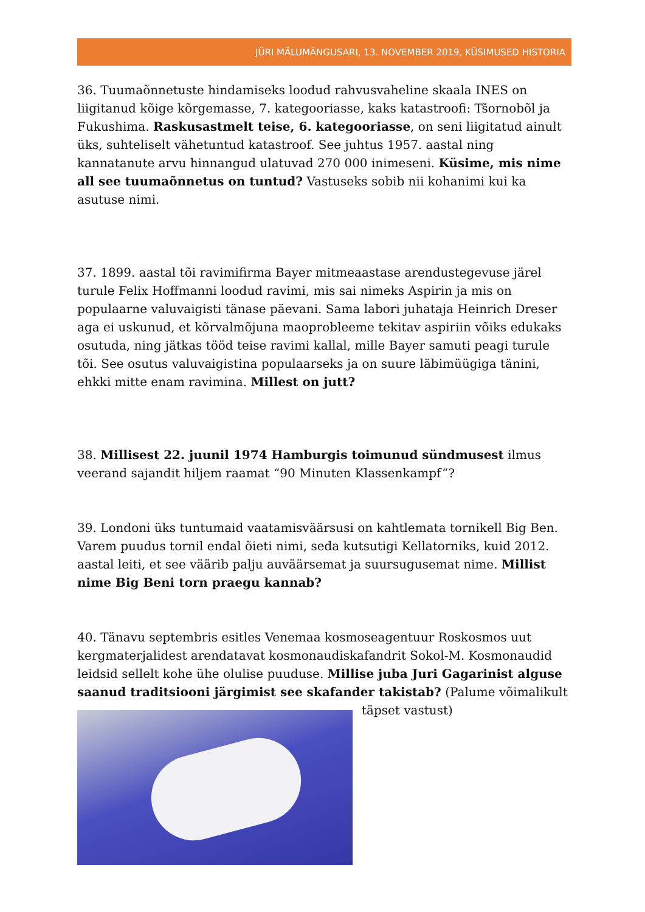JÜRI MÄLUMÄNGUSARI, 13. NOVEMBER 2019, KÜSIMUSED HISTORIA
36. Tuumaõnnetuste hindamiseks loodud rahvusvaheline skaala INES on liigitanud kõige kõrgemasse, 7. kategooriasse, kaks katastroofi: Tšornobõl ja Fukushima. Raskusastmelt teise, 6. kategooriasse, on seni liigitatud ainult üks, suhteliselt vähetuntud katastroof. See juhtus 1957. aastal ning kannatanute arvu hinnangud ulatuvad 270 000 inimeseni. Küsime, mis nime all see tuumaõnnetus on tuntud? Vastuseks sobib nii kohanimi kui ka asutuse nimi.
37. 1899. aastal tõi ravimifirma Bayer mitmeaastase arendustegevuse järel turule Felix Hoffmanni loodud ravimi, mis sai nimeks Aspirin ja mis on populaarne valuvaigisti tänase päevani. Sama labori juhataja Heinrich Dreser aga ei uskunud, et kõrvalmõjuna maoprobleeme tekitav aspiriin võiks edukaks osutuda, ning jätkas tööd teise ravimi kallal, mille Bayer samuti peagi turule tõi. See osutus valuvaigistina populaarseks ja on suure läbimüügiga tänini, ehkki mitte enam ravimina. Millest on jutt?
38. Millisest 22. juunil 1974 Hamburgis toimunud sündmusest ilmus veerand sajandit hiljem raamat “90 Minuten Klassenkampf”?
39. Londoni üks tuntumaid vaatamisväärsusi on kahtlemata tornikell Big Ben. Varem puudus tornil endal õieti nimi, seda kutsutigi Kellatorniks, kuid 2012. aastal leiti, et see väärib palju auväärsemat ja suursugusemat nime. Millist nime Big Beni torn praegu kannab?
40. Tänavu septembris esitles Venemaa kosmoseagentuur Roskosmos uut kergmaterjalidest arendatavat kosmonaudiskafandrit Sokol-M. Kosmonaudid leidsid sellelt kohe ühe olulise puuduse. Millise juba Juri Gagarinist alguse saanud traditsiooni järgimist see skafander takistab? (Palume võimalikult
täpset vastust)